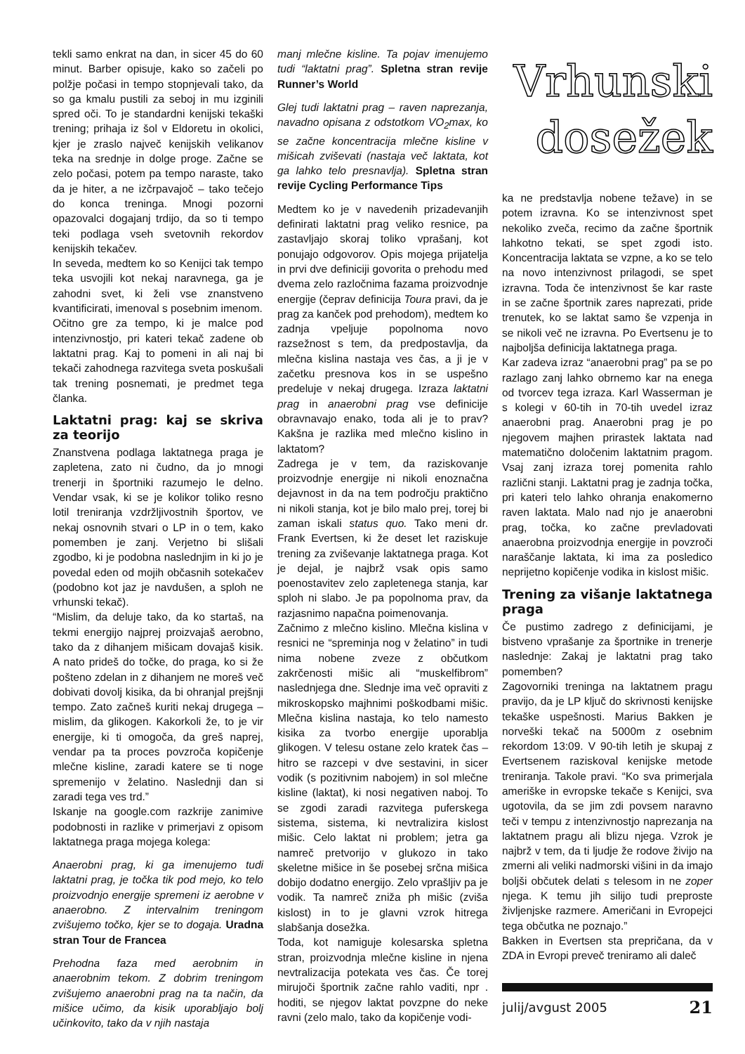tekli samo enkrat na dan, in sicer 45 do 60 minut. Barber opisuje, kako so začeli po polžje počasi in tempo stopnjevali tako, da so ga kmalu pustili za seboj in mu izginili spred oči. To je standardni kenijski tekaški trening; prihaja iz šol v Eldoretu in okolici, kjer je zraslo največ kenijskih velikanov teka na srednje in dolge proge. Začne se zelo počasi, potem pa tempo naraste, tako da je hiter, a ne izčrpavajoč – tako tečejo do konca treninga. Mnogi pozorni opazovalci dogajanj trdijo, da so ti tempo teki podlaga vseh svetovnih rekordov kenijskih tekačev.
In seveda, medtem ko so Kenijci tak tempo teka usvojili kot nekaj naravnega, ga je zahodni svet, ki želi vse znanstveno kvantificirati, imenoval s posebnim imenom.
Očitno gre za tempo, ki je malce pod intenzivnostjo, pri kateri tekač zadene ob laktatni prag. Kaj to pomeni in ali naj bi tekači zahodnega razvitega sveta poskušali tak trening posnemati, je predmet tega članka.
Laktatni prag: kaj se skriva za teorijo
Znanstvena podlaga laktatnega praga je zapletena, zato ni čudno, da jo mnogi trenerji in športniki razumejo le delno. Vendar vsak, ki se je kolikor toliko resno lotil treniranja vzdržljivostnih športov, ve nekaj osnovnih stvari o LP in o tem, kako pomemben je zanj. Verjetno bi slišali zgodbo, ki je podobna naslednjim in ki jo je povedal eden od mojih občasnih sotekačev (podobno kot jaz je navdušen, a sploh ne vrhunski tekač).
“Mislim, da deluje tako, da ko startaš, na tekmi energijo najprej proizvajaš aerobno, tako da z dihanjem mišicam dovajaš kisik. A nato prideš do točke, do praga, ko si že pošteno zdelan in z dihanjem ne moreš več dobivati dovolj kisika, da bi ohranjal prejšnji tempo. Zato začneš kuriti nekaj drugega – mislim, da glikogen. Kakorkoli že, to je vir energije, ki ti omogoča, da greš naprej, vendar pa ta proces povzroča kopičenje mlečne kisline, zaradi katere se ti noge spremenijo v želatino. Naslednji dan si zaradi tega ves trd.”
Iskanje na google.com razkrije zanimive podobnosti in razlike v primerjavi z opisom laktatnega praga mojega kolega:
Anaerobni prag, ki ga imenujemo tudi laktatni prag, je točka tik pod mejo, ko telo proizvodnjo energije spremeni iz aerobne v anaerobno. Z intervalnim treningom zvišujemo točko, kjer se to dogaja. Uradna stran Tour de Francea
Prehodna faza med aerobnim in anaerobnim tekom. Z dobrim treningom zvišujemo anaerobni prag na ta način, da mišice učimo, da kisik uporabljajo bolj učinkovito, tako da v njih nastaja
manj mlečne kisline. Ta pojav imenujemo tudi “laktatni prag”. Spletna stran revije Runner’s World
Glej tudi laktatni prag – raven naprezanja, navadno opisana z odstotkom VO<sub>2</sub>max, ko se začne koncentracija mlečne kisline v mišicah zviševati (nastaja več laktata, kot ga lahko telo presnavlja). Spletna stran revije Cycling Performance Tips
Medtem ko je v navedenih prizadevanjih definirati laktatni prag veliko resnice, pa zastavljajo skoraj toliko vprašanj, kot ponujajo odgovorov. Opis mojega prijatelja in prvi dve definiciji govorita o prehodu med dvema zelo razločnima fazama proizvodnje energije (čeprav definicija Toura pravi, da je prag za kanček pod prehodom), medtem ko zadnja vpeljuje popolnoma novo razsežnost s tem, da predpostavlja, da mlečna kislina nastaja ves čas, a ji je v začetku presnova kos in se uspešno predeluje v nekaj drugega. Izraza laktatni prag in anaerobni prag vse definicije obravnavajo enako, toda ali je to prav? Kakšna je razlika med mlečno kislino in laktatom?
Zadrega je v tem, da raziskovanje proizvodnje energije ni nikoli enoznačna dejavnost in da na tem področju praktično ni nikoli stanja, kot je bilo malo prej, torej bi zaman iskali status quo. Tako meni dr. Frank Evertsen, ki že deset let raziskuje trening za zviševanje laktatnega praga. Kot je dejal, je najbrž vsak opis samo poenostavitev zelo zapletenega stanja, kar sploh ni slabo. Je pa popolnoma prav, da razjasnimo napačna poimenovanja.
Začnimo z mlečno kislino. Mlečna kislina v resnici ne “spreminja nog v želatino” in tudi nima nobene zveze z občutkom zakrčenosti mišic ali “muskelfibrom” naslednjega dne. Slednje ima več opraviti z mikroskopsko majhnimi poškodbami mišic. Mlečna kislina nastaja, ko telo namesto kisika za tvorbo energije uporablja glikogen. V telesu ostane zelo kratek čas – hitro se razcepi v dve sestavini, in sicer vodik (s pozitivnim nabojem) in sol mlečne kisline (laktat), ki nosi negativen naboj. To se zgodi zaradi razvitega puferskega sistema, sistema, ki nevtralizira kislost mišic. Celo laktat ni problem; jetra ga namreč pretvorijo v glukozo in tako skeletne mišice in še posebej srčna mišica dobijo dodatno energijo. Zelo vprašljiv pa je vodik. Ta namreč zniža ph mišic (zviša kislost) in to je glavni vzrok hitrega slabšanja dosežka.
Toda, kot namiguje kolesarska spletna stran, proizvodnja mlečne kisline in njena nevtralizacija potekata ves čas. Če torej mirujoči športnik začne rahlo vaditi, npr . hoditi, se njegov laktat povzpne do neke ravni (zelo malo, tako da kopičenje vodi-
Vrhunski
dosežek
ka ne predstavlja nobene težave) in se potem izravna. Ko se intenzivnost spet nekoliko zveča, recimo da začne športnik lahkotno tekati, se spet zgodi isto. Koncentracija laktata se vzpne, a ko se telo na novo intenzivnost prilagodi, se spet izravna. Toda če intenzivnost še kar raste in se začne športnik zares naprezati, pride trenutek, ko se laktat samo še vzpenja in se nikoli več ne izravna. Po Evertsenu je to najboljša definicija laktatnega praga.
Kar zadeva izraz “anaerobni prag” pa se po razlago zanj lahko obrnemo kar na enega od tvorcev tega izraza. Karl Wasserman je s kolegi v 60-tih in 70-tih uvedel izraz anaerobni prag. Anaerobni prag je po njegovem majhen prirastek laktata nad matematično določenim laktatnim pragom. Vsaj zanj izraza torej pomenita rahlo različni stanji. Laktatni prag je zadnja točka, pri kateri telo lahko ohranja enakomerno raven laktata. Malo nad njo je anaerobni prag, točka, ko začne prevladovati anaerobna proizvodnja energije in povzroči naraščanje laktata, ki ima za posledico neprijetno kopičenje vodika in kislost mišic.
Trening za višanje laktatnega praga
Če pustimo zadrego z definicijami, je bistveno vprašanje za športnike in trenerje naslednje: Zakaj je laktatni prag tako pomemben?
Zagovorniki treninga na laktatnem pragu pravijo, da je LP ključ do skrivnosti kenijske tekaške uspešnosti. Marius Bakken je norveški tekač na 5000m z osebnim rekordom 13:09. V 90-tih letih je skupaj z Evertsenem raziskoval kenijske metode treniranja. Takole pravi. “Ko sva primerjala ameriške in evropske tekače s Kenijci, sva ugotovila, da se jim zdi povsem naravno teči v tempu z intenzivnostjo naprezanja na laktatnem pragu ali blizu njega. Vzrok je najbrž v tem, da ti ljudje že rodove živijo na zmerni ali veliki nadmorski višini in da imajo boljši občutek delati s telesom in ne zoper njega. K temu jih silijo tudi preproste življenjske razmere. Američani in Evropejci tega občutka ne poznajo.”
Bakken in Evertsen sta prepričana, da v ZDA in Evropi preveč treniramo ali daleč
julij/avgust 2005 21